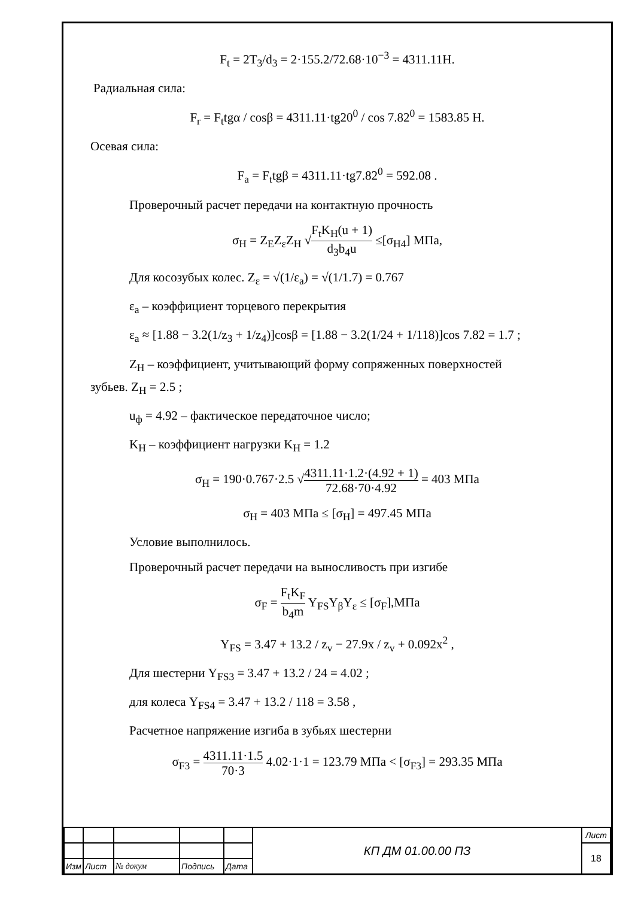F<sub>t</sub> = 2T<sub>3</sub>/d<sub>3</sub> = 2·155.2/72.68·10<sup>−3</sup> = 4311.11Н.
Радиальная сила:
F<sub>r</sub> = F<sub>t</sub>tgα / cosβ = 4311.11·tg20<sup>0</sup> / cos 7.82<sup>0</sup> = 1583.85 Н.
Осевая сила:
F<sub>a</sub> = F<sub>t</sub>tgβ = 4311.11·tg7.82<sup>0</sup> = 592.08 .
Проверочный расчет передачи на контактную прочность
σ<sub>H</sub> = Z<sub>E</sub>Z<sub>ε</sub>Z<sub>H</sub> √F<sub>t</sub>K<sub>H</sub>(u + 1) d<sub>3</sub>b<sub>4</sub>u ≤[σ<sub>H4</sub>] МПа,
Для косозубых колес. Z<sub>ε</sub> = √(1/ε<sub>a</sub>) = √(1/1.7) = 0.767
ε<sub>a</sub> – коэффициент торцевого перекрытия
ε<sub>a</sub> ≈ [1.88 − 3.2(1/z<sub>3</sub> + 1/z<sub>4</sub>)]cosβ = [1.88 − 3.2(1/24 + 1/118)]cos 7.82 = 1.7 ;
Z<sub>H</sub> – коэффициент, учитывающий форму сопряженных поверхностей
зубьев. Z<sub>H</sub> = 2.5 ;
u<sub>ф</sub> = 4.92 – фактическое передаточное число;
K<sub>H</sub> – коэффициент нагрузки K<sub>H</sub> = 1.2
σ<sub>H</sub> = 190·0.767·2.5 √4311.11·1.2·(4.92 + 1) 72.68·70·4.92 = 403 МПа
σ<sub>H</sub> = 403 МПа ≤ [σ<sub>H</sub>] = 497.45 МПа
Условие выполнилось.
Проверочный расчет передачи на выносливость при изгибе
σ<sub>F</sub> = F<sub>t</sub>K<sub>F</sub> b<sub>4</sub>m Y<sub>FS</sub>Y<sub>β</sub>Y<sub>ε</sub> ≤ [σ<sub>F</sub>],МПа
Y<sub>FS</sub> = 3.47 + 13.2 / z<sub>v</sub> − 27.9x / z<sub>v</sub> + 0.092x<sup>2</sup> ,
Для шестерни Y<sub>FS3</sub> = 3.47 + 13.2 / 24 = 4.02 ;
для колеса Y<sub>FS4</sub> = 3.47 + 13.2 / 118 = 3.58 ,
Расчетное напряжение изгиба в зубьях шестерни
σ<sub>F3</sub> = 4311.11·1.5 70·3 4.02·1·1 = 123.79 МПа < [σ<sub>F3</sub>] = 293.35 МПа
| | | | | | КП ДМ 01.00.00 ПЗ | Лист |
| | | | | | | 18 |
| Изм | Лист | № докум | Подпись | Дата | | |